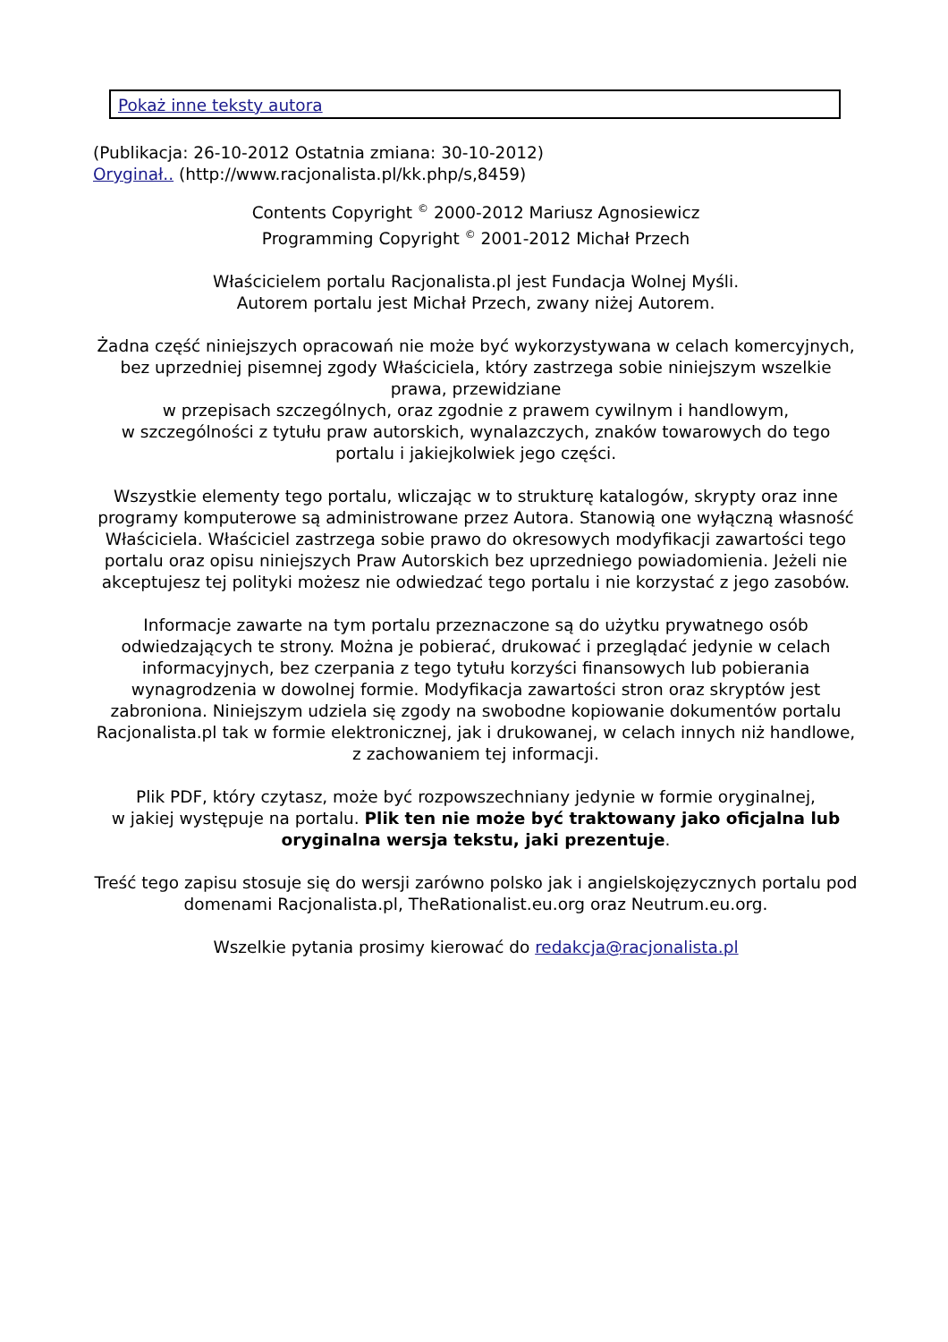Pokaż inne teksty autora
(Publikacja: 26-10-2012 Ostatnia zmiana: 30-10-2012)
Oryginał.. (http://www.racjonalista.pl/kk.php/s,8459)
Contents Copyright <sup>©</sup> 2000-2012 Mariusz Agnosiewicz
Programming Copyright <sup>©</sup> 2001-2012 Michał Przech
Właścicielem portalu Racjonalista.pl jest Fundacja Wolnej Myśli.
Autorem portalu jest Michał Przech, zwany niżej Autorem.
Żadna część niniejszych opracowań nie może być wykorzystywana w celach komercyjnych, bez uprzedniej pisemnej zgody Właściciela, który zastrzega sobie niniejszym wszelkie prawa, przewidziane
w przepisach szczególnych, oraz zgodnie z prawem cywilnym i handlowym,
w szczególności z tytułu praw autorskich, wynalazczych, znaków towarowych do tego portalu i jakiejkolwiek jego części.
Wszystkie elementy tego portalu, wliczając w to strukturę katalogów, skrypty oraz inne programy komputerowe są administrowane przez Autora. Stanowią one wyłączną własność Właściciela. Właściciel zastrzega sobie prawo do okresowych modyfikacji zawartości tego portalu oraz opisu niniejszych Praw Autorskich bez uprzedniego powiadomienia. Jeżeli nie akceptujesz tej polityki możesz nie odwiedzać tego portalu i nie korzystać z jego zasobów.
Informacje zawarte na tym portalu przeznaczone są do użytku prywatnego osób odwiedzających te strony. Można je pobierać, drukować i przeglądać jedynie w celach informacyjnych, bez czerpania z tego tytułu korzyści finansowych lub pobierania wynagrodzenia w dowolnej formie. Modyfikacja zawartości stron oraz skryptów jest zabroniona. Niniejszym udziela się zgody na swobodne kopiowanie dokumentów portalu Racjonalista.pl tak w formie elektronicznej, jak i drukowanej, w celach innych niż handlowe, z zachowaniem tej informacji.
Plik PDF, który czytasz, może być rozpowszechniany jedynie w formie oryginalnej,
w jakiej występuje na portalu. Plik ten nie może być traktowany jako oficjalna lub oryginalna wersja tekstu, jaki prezentuje.
Treść tego zapisu stosuje się do wersji zarówno polsko jak i angielskojęzycznych portalu pod domenami Racjonalista.pl, TheRationalist.eu.org oraz Neutrum.eu.org.
Wszelkie pytania prosimy kierować do redakcja@racjonalista.pl